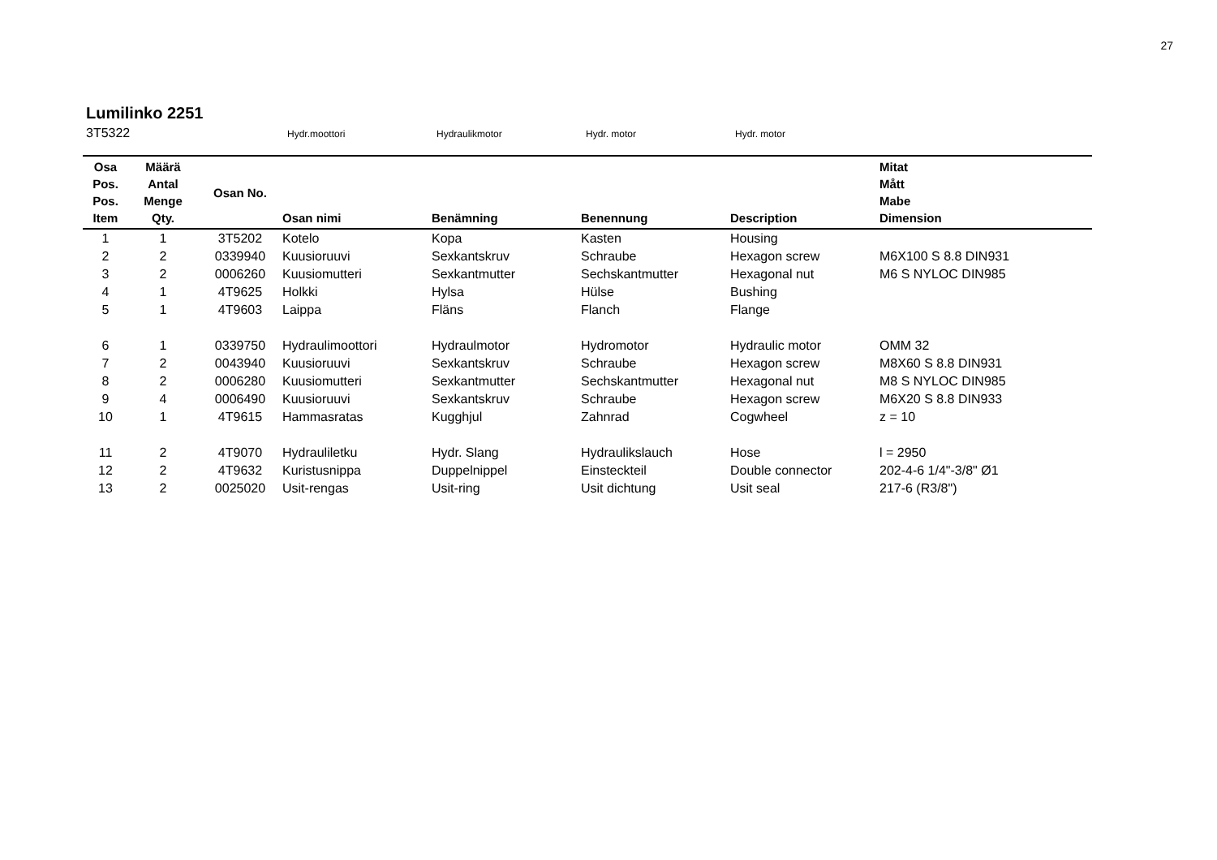27
Lumilinko 2251
3T5322 Hydr.moottori Hydraulikmotor Hydr. motor Hydr. motor
| Osa Pos. Pos. Item | Määrä Antal Menge Qty. | Osan No. | Osan nimi | Benämning | Benennung | Description | Mitat Mått Mabe Dimension |
| --- | --- | --- | --- | --- | --- | --- | --- |
| 1 | 1 | 3T5202 | Kotelo | Kopa | Kasten | Housing | |
| 2 | 2 | 0339940 | Kuusioruuvi | Sexkantskruv | Schraube | Hexagon screw | M6X100 S 8.8 DIN931 |
| 3 | 2 | 0006260 | Kuusiomutteri | Sexkantmutter | Sechskantmutter | Hexagonal nut | M6 S NYLOC DIN985 |
| 4 | 1 | 4T9625 | Holkki | Hylsa | Hülse | Bushing | |
| 5 | 1 | 4T9603 | Laippa | Fläns | Flanch | Flange | |
| 6 | 1 | 0339750 | Hydraulimoottori | Hydraulmotor | Hydromotor | Hydraulic motor | OMM 32 |
| 7 | 2 | 0043940 | Kuusioruuvi | Sexkantskruv | Schraube | Hexagon screw | M8X60 S 8.8 DIN931 |
| 8 | 2 | 0006280 | Kuusiomutteri | Sexkantmutter | Sechskantmutter | Hexagonal nut | M8 S NYLOC DIN985 |
| 9 | 4 | 0006490 | Kuusioruuvi | Sexkantskruv | Schraube | Hexagon screw | M6X20 S 8.8 DIN933 |
| 10 | 1 | 4T9615 | Hammasratas | Kugghjul | Zahnrad | Cogwheel | z = 10 |
| 11 | 2 | 4T9070 | Hydrauliletku | Hydr. Slang | Hydraulikslauch | Hose | l = 2950 |
| 12 | 2 | 4T9632 | Kuristusnippa | Duppelnippel | Einsteckteil | Double connector | 202-4-6 1/4"-3/8" Ø1 |
| 13 | 2 | 0025020 | Usit-rengas | Usit-ring | Usit dichtung | Usit seal | 217-6 (R3/8") |